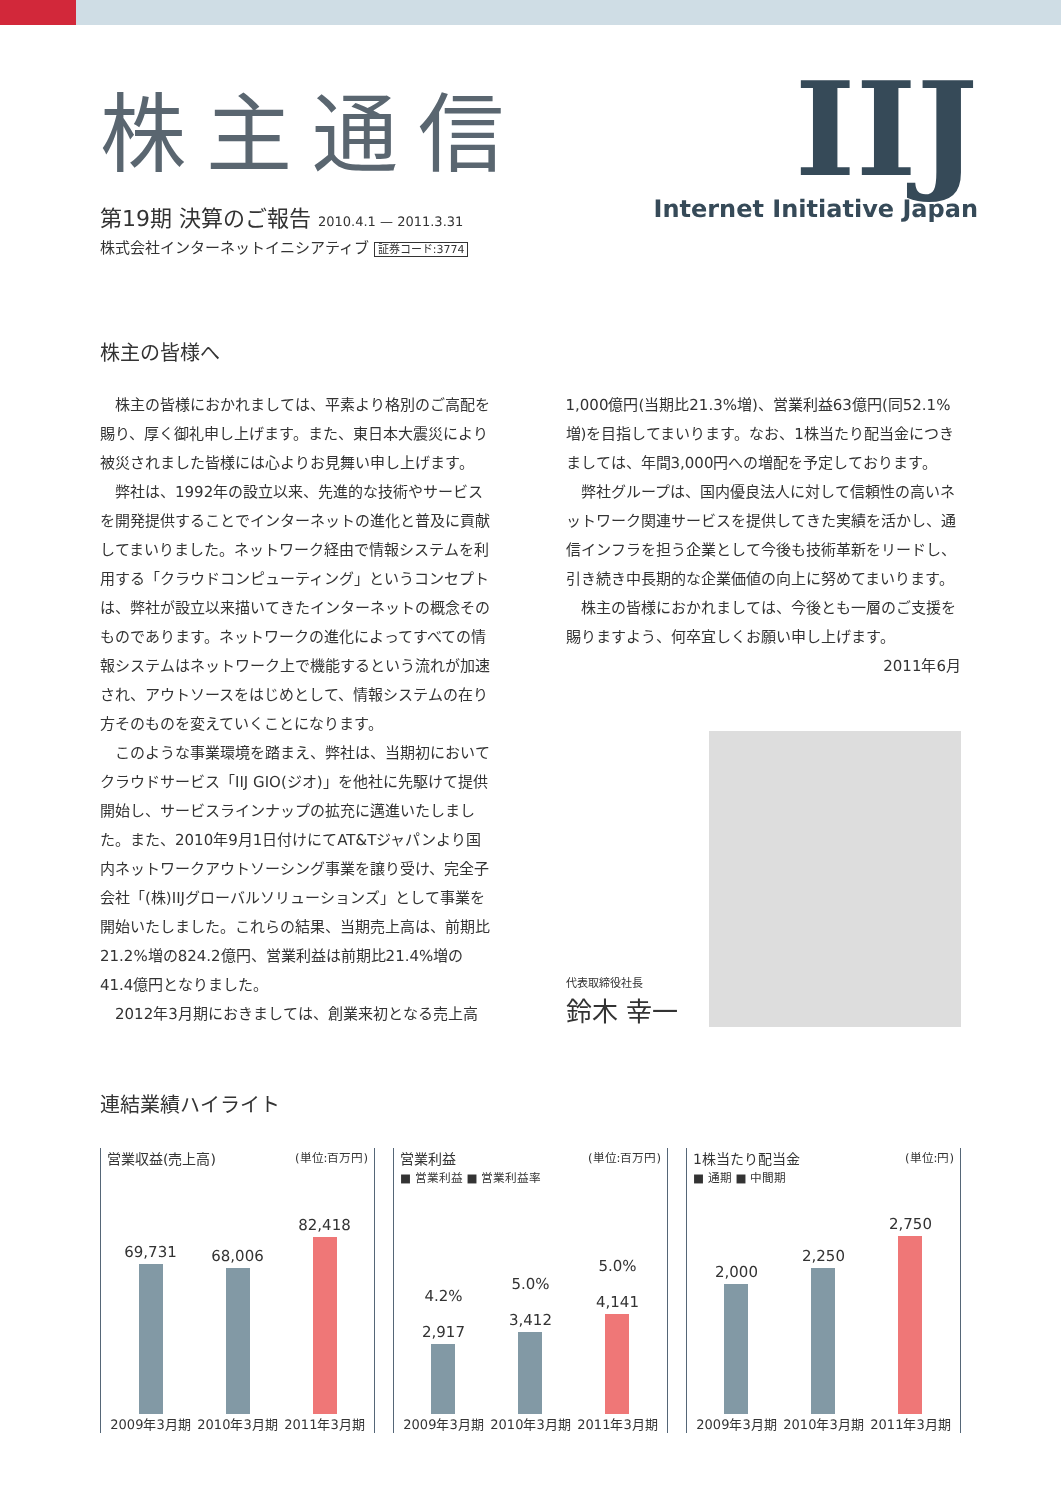株主通信
第19期 決算のご報告 2010.4.1 — 2011.3.31
株式会社インターネットイニシアティブ 証券コード:3774
IIJ
Internet Initiative Japan
株主の皆様へ
株主の皆様におかれましては、平素より格別のご高配を賜り、厚く御礼申し上げます。また、東日本大震災により被災されました皆様には心よりお見舞い申し上げます。
弊社は、1992年の設立以来、先進的な技術やサービスを開発提供することでインターネットの進化と普及に貢献してまいりました。ネットワーク経由で情報システムを利用する「クラウドコンピューティング」というコンセプトは、弊社が設立以来描いてきたインターネットの概念そのものであります。ネットワークの進化によってすべての情報システムはネットワーク上で機能するという流れが加速され、アウトソースをはじめとして、情報システムの在り方そのものを変えていくことになります。
このような事業環境を踏まえ、弊社は、当期初においてクラウドサービス「IIJ GIO(ジオ)」を他社に先駆けて提供開始し、サービスラインナップの拡充に邁進いたしました。また、2010年9月1日付けにてAT&Tジャパンより国内ネットワークアウトソーシング事業を譲り受け、完全子会社「(株)IIJグローバルソリューションズ」として事業を開始いたしました。これらの結果、当期売上高は、前期比21.2%増の824.2億円、営業利益は前期比21.4%増の41.4億円となりました。
2012年3月期におきましては、創業来初となる売上高
1,000億円(当期比21.3%増)、営業利益63億円(同52.1%増)を目指してまいります。なお、1株当たり配当金につきましては、年間3,000円への増配を予定しております。
弊社グループは、国内優良法人に対して信頼性の高いネットワーク関連サービスを提供してきた実績を活かし、通信インフラを担う企業として今後も技術革新をリードし、引き続き中長期的な企業価値の向上に努めてまいります。
株主の皆様におかれましては、今後とも一層のご支援を賜りますよう、何卒宜しくお願い申し上げます。
2011年6月
代表取締役社長
鈴木 幸一
連結業績ハイライト
営業収益(売上高) (単位:百万円)
69,731
68,006
82,418
2009年3月期 2010年3月期 2011年3月期
営業利益 (単位:百万円)
■ 営業利益 ■ 営業利益率
4.2%
2,917
5.0%
3,412
5.0%
4,141
2009年3月期 2010年3月期 2011年3月期
1株当たり配当金 (単位:円)
■ 通期 ■ 中間期
2,000
2,250
2,750
2009年3月期 2010年3月期 2011年3月期